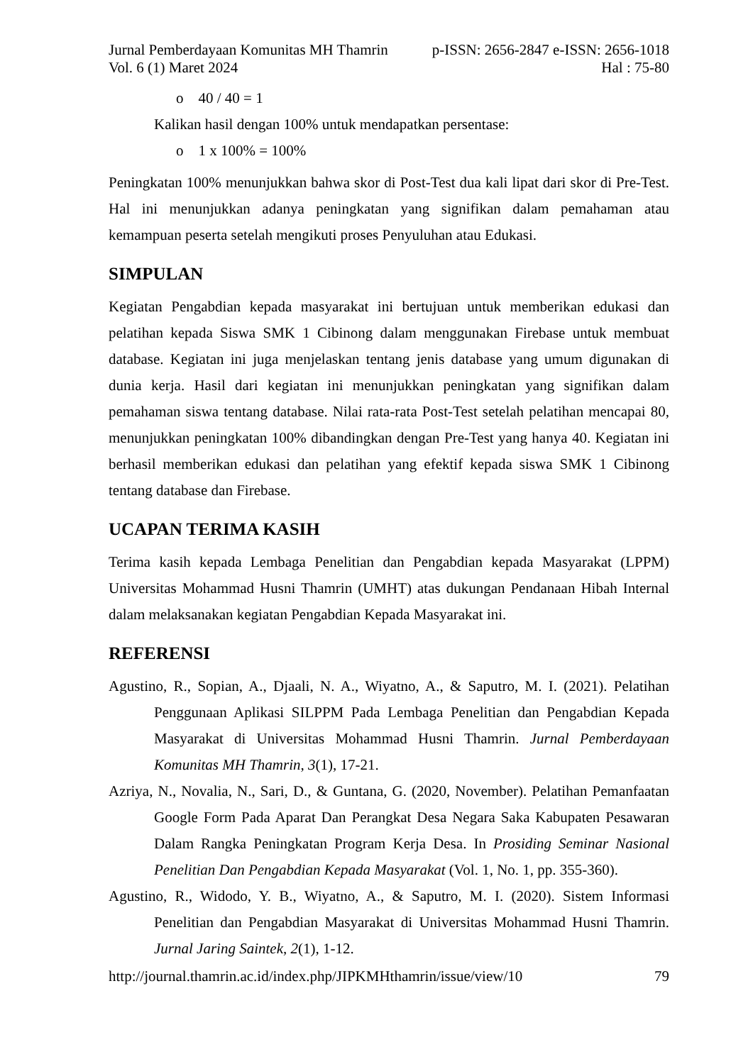Jurnal Pemberdayaan Komunitas MH Thamrin p-ISSN: 2656-2847 e-ISSN: 2656-1018
Vol. 6 (1) Maret 2024 Hal : 75-80
o 40 / 40 = 1
Kalikan hasil dengan 100% untuk mendapatkan persentase:
o 1 x 100% = 100%
Peningkatan 100% menunjukkan bahwa skor di Post-Test dua kali lipat dari skor di Pre-Test. Hal ini menunjukkan adanya peningkatan yang signifikan dalam pemahaman atau kemampuan peserta setelah mengikuti proses Penyuluhan atau Edukasi.
SIMPULAN
Kegiatan Pengabdian kepada masyarakat ini bertujuan untuk memberikan edukasi dan pelatihan kepada Siswa SMK 1 Cibinong dalam menggunakan Firebase untuk membuat database. Kegiatan ini juga menjelaskan tentang jenis database yang umum digunakan di dunia kerja. Hasil dari kegiatan ini menunjukkan peningkatan yang signifikan dalam pemahaman siswa tentang database. Nilai rata-rata Post-Test setelah pelatihan mencapai 80, menunjukkan peningkatan 100% dibandingkan dengan Pre-Test yang hanya 40. Kegiatan ini berhasil memberikan edukasi dan pelatihan yang efektif kepada siswa SMK 1 Cibinong tentang database dan Firebase.
UCAPAN TERIMA KASIH
Terima kasih kepada Lembaga Penelitian dan Pengabdian kepada Masyarakat (LPPM) Universitas Mohammad Husni Thamrin (UMHT) atas dukungan Pendanaan Hibah Internal dalam melaksanakan kegiatan Pengabdian Kepada Masyarakat ini.
REFERENSI
Agustino, R., Sopian, A., Djaali, N. A., Wiyatno, A., & Saputro, M. I. (2021). Pelatihan Penggunaan Aplikasi SILPPM Pada Lembaga Penelitian dan Pengabdian Kepada Masyarakat di Universitas Mohammad Husni Thamrin. Jurnal Pemberdayaan Komunitas MH Thamrin, 3(1), 17-21.
Azriya, N., Novalia, N., Sari, D., & Guntana, G. (2020, November). Pelatihan Pemanfaatan Google Form Pada Aparat Dan Perangkat Desa Negara Saka Kabupaten Pesawaran Dalam Rangka Peningkatan Program Kerja Desa. In Prosiding Seminar Nasional Penelitian Dan Pengabdian Kepada Masyarakat (Vol. 1, No. 1, pp. 355-360).
Agustino, R., Widodo, Y. B., Wiyatno, A., & Saputro, M. I. (2020). Sistem Informasi Penelitian dan Pengabdian Masyarakat di Universitas Mohammad Husni Thamrin. Jurnal Jaring Saintek, 2(1), 1-12.
http://journal.thamrin.ac.id/index.php/JIPKMHthamrin/issue/view/10 79